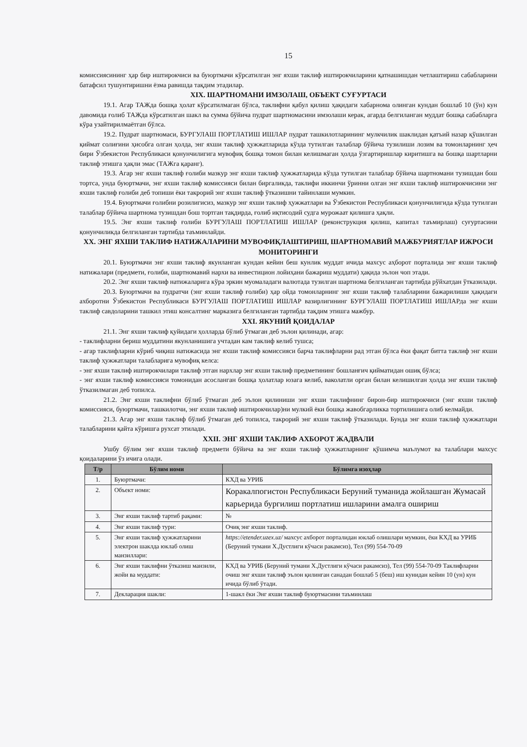15
комиссиясининг ҳар бир иштирокчиси ва буюртмачи кўрсатилган энг яхши таклиф иштирокчиларини қатнашишдан четлаштириш сабабларини батафсил тушунтиришни ёзма равишда тақдим этадилар.
XIX. ШАРТНОМАНИ ИМЗОЛАШ, ОБЪЕКТ СУҒУРТАСИ
19.1. Агар ТАЖда бошқа ҳолат кўрсатилмаган бўлса, таклифни қабул қилиш ҳақидаги хабарнома олинган кундан бошлаб 10 (ўн) кун давомида ғолиб ТАЖда кўрсатилган шакл ва сумма бўйича пудрат шартномасини имзолаши керак, агарда белгиланган муддат бошқа сабабларга кўра узайтирилмаётган бўлса.
19.2. Пудрат шартномаси, БУРГУЛАШ ПОРТЛАТИШ ИШЛАР пудрат ташкилотларининг мулкчилик шаклидан қатъий назар қўшилган қиймат солиғини ҳисобга олган ҳолда, энг яхши таклиф ҳужжатларида кўзда тутилган талаблар бўйича тузилиши лозим ва томонларнинг ҳеч бири Ўзбекистон Республикаси қонунчилигига мувофиқ бошқа томон билан келишмаган ҳолда ўзгартиришлар киритишга ва бошқа шартларни таклиф этишга ҳақли эмас (ТАЖга қаранг).
19.3. Агар энг яхши таклиф ғолиби мазкур энг яхши таклиф ҳужжатларида кўзда тутилган талаблар бўйича шартномани тузишдан бош тортса, унда буюртмачи, энг яхши таклиф комиссияси билан биргаликда, таклифи иккинчи ўринни олган энг яхши таклиф иштирокчисини энг яхши таклиф ғолиби деб топиши ёки такрорий энг яхши таклиф ўтказишни тайинлаши мумкин.
19.4. Буюртмачи ғолибни розилигисиз, мазкур энг яхши таклиф ҳужжатлари ва Ўзбекистон Республикаси қонунчилигида кўзда тутилган талаблар бўйича шартнома тузишдан бош тортган тақдирда, ғолиб иқтисодий судга мурожаат қилишга ҳақли.
19.5. Энг яхши таклиф ғолиби БУРГУЛАШ ПОРТЛАТИШ ИШЛАР (реконструкция қилиш, капитал таъмирлаш) суғуртасини қонунчиликда белгиланган тартибда таъминлайди.
XX. ЭНГ ЯХШИ ТАКЛИФ НАТИЖАЛАРИНИ МУВОФИҚЛАШТИРИШ, ШАРТНОМАВИЙ МАЖБУРИЯТЛАР ИЖРОСИ МОНИТОРИНГИ
20.1. Буюртмачи энг яхши таклиф якунланган кундан кейин беш кунлик муддат ичида махсус аҳборот порталида энг яхши таклиф натижалари (предмети, ғолиби, шартномавий нархи ва инвестицион лойиҳани бажариш муддати) ҳақида эълон чоп этади.
20.2. Энг яхши таклиф натижаларига кўра эркин муомаладаги валютада тузилган шартнома белгиланган тартибда рўйхатдан ўтказилади.
20.3. Буюртмачи ва пудратчи (энг яхши таклиф ғолиби) ҳар ойда томонларнинг энг яхши таклиф талабларини бажарилиши ҳақидаги ахборотни Ўзбекистон Республикаси БУРГУЛАШ ПОРТЛАТИШ ИШЛАР вазирлигининг БУРГУЛАШ ПОРТЛАТИШ ИШЛАРда энг яхши таклиф савдоларини ташкил этиш консалтинг марказига белгиланган тартибда тақдим этишга мажбур.
XXI. ЯКУНИЙ ҚОИДАЛАР
21.1. Энг яхши таклиф қуйидаги ҳолларда бўлиб ўтмаган деб эълон қилинади, агар:
- таклифларни бериш муддатини якунланишига учтадан кам таклиф келиб тушса;
- агар таклифларни кўриб чиқиш натижасида энг яхши таклиф комиссияси барча таклифларни рад этган бўлса ёки фақат битта таклиф энг яхши таклиф ҳужжатлари талабларига мувофиқ келса:
- энг яхши таклиф иштирокчилари таклиф этган нархлар энг яхши таклиф предметининг бошланғич қийматидан ошиқ бўлса;
- энг яхши таклиф комиссияси томонидан асосланган бошқа ҳолатлар юзага келиб, ваколатли орган билан келишилган ҳолда энг яхши таклиф ўтказилмаган деб топилса.
21.2. Энг яхши таклифни бўлиб ўтмаган деб эълон қилиниши энг яхши таклифнинг бирон-бир иштирокчиси (энг яхши таклиф комиссияси, буюртмачи, ташкилотчи, энг яхши таклиф иштирокчилар)ни мулкий ёки бошқа жавобгарликка тортилишига олиб келмайди.
21.3. Агар энг яхши таклиф бўлиб ўтмаган деб топилса, такрорий энг яхши таклиф ўтказилади. Бунда энг яхши таклиф ҳужжатлари талабларини қайта кўришга рухсат этилади.
XXII. ЭНГ ЯХШИ ТАКЛИФ АХБОРОТ ЖАДВАЛИ
Ушбу бўлим энг яхши таклиф предмети бўйича ва энг яхши таклиф ҳужжатларнинг қўшимча маълумот ва талаблари махсус қоидаларини ўз ичига олади.
| Т/р | Бўлим номи | Бўлимга изоҳлар |
| --- | --- | --- |
| 1. | Буюртмачи: | КХД ва УРИБ |
| 2. | Объект номи: | Коракалпогистон Республикаси Беруний туманида жойлашган Жумасай карьерида бургилиш портлатиш ишларини амалга ошириш |
| 3. | Энг яхши таклиф тартиб рақами: | № |
| 4. | Энг яхши таклиф тури: | Очиқ энг яхши таклиф. |
| 5. | Энг яхши таклиф ҳужжатларини электрон шаклда юклаб олиш манзиллари: | https://etender.uzex.uz/ махсус ахборот порталидан юклаб олишлари мумкин, ёки КХД ва УРИБ (Беруний тумани Х.Дустлиги кўчаси ракамсиз), Тел (99) 554-70-09 |
| 6. | Энг яхши таклифни ўтказиш манзили, жойи ва муддати: | КХД ва УРИБ (Беруний тумани Х.Дустлиги кўчаси ракамсиз), Тел (99) 554-70-09 Таклифларни очиш энг яхши таклиф эълон қилинган санадан бошлаб 5 (беш) иш кунидан кейин 10 (ун) кун ичида бўлиб ўтади. |
| 7. | Декларация шакли: | 1-шакл ёки Энг яхши таклиф буюртмасини таъминлаш |